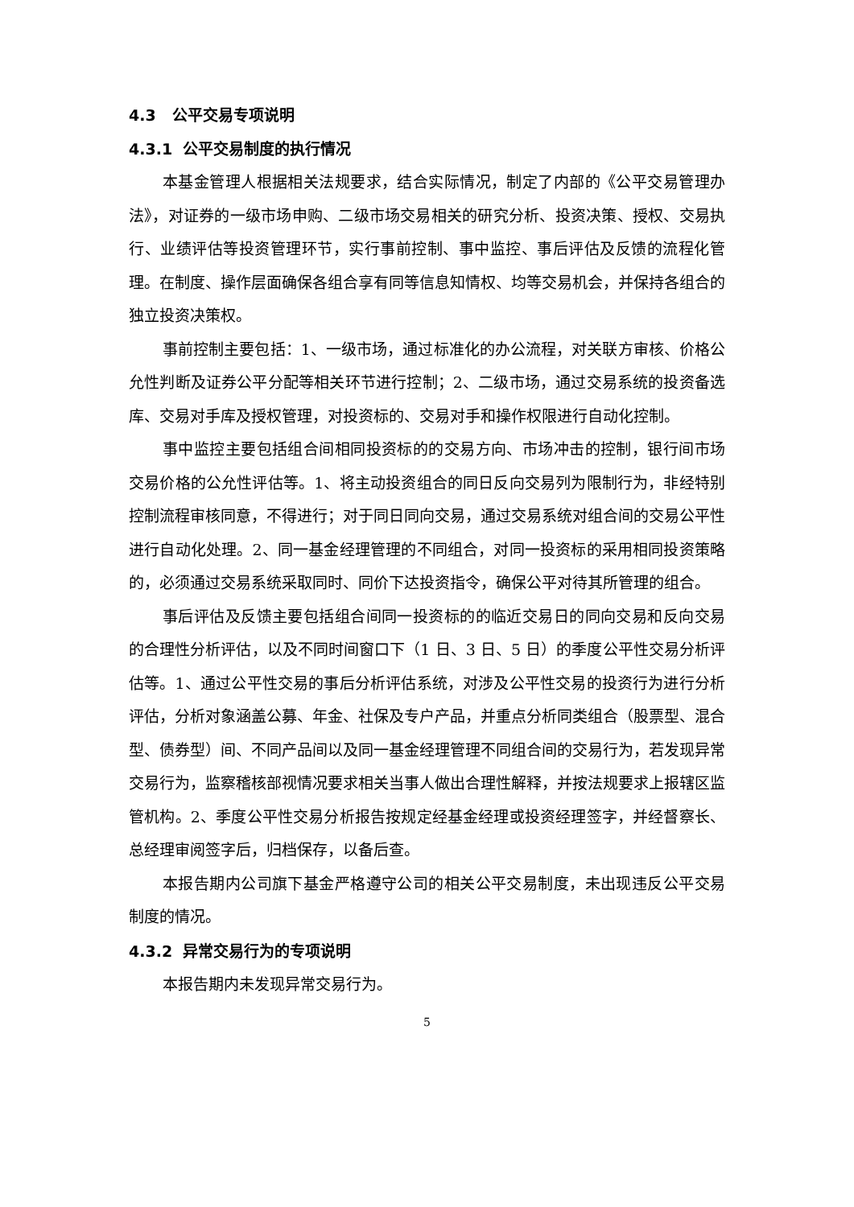4.3 公平交易专项说明
4.3.1 公平交易制度的执行情况
本基金管理人根据相关法规要求，结合实际情况，制定了内部的《公平交易管理办法》，对证券的一级市场申购、二级市场交易相关的研究分析、投资决策、授权、交易执行、业绩评估等投资管理环节，实行事前控制、事中监控、事后评估及反馈的流程化管理。在制度、操作层面确保各组合享有同等信息知情权、均等交易机会，并保持各组合的独立投资决策权。
事前控制主要包括：1、一级市场，通过标准化的办公流程，对关联方审核、价格公允性判断及证券公平分配等相关环节进行控制；2、二级市场，通过交易系统的投资备选库、交易对手库及授权管理，对投资标的、交易对手和操作权限进行自动化控制。
事中监控主要包括组合间相同投资标的的交易方向、市场冲击的控制，银行间市场交易价格的公允性评估等。1、将主动投资组合的同日反向交易列为限制行为，非经特别控制流程审核同意，不得进行；对于同日同向交易，通过交易系统对组合间的交易公平性进行自动化处理。2、同一基金经理管理的不同组合，对同一投资标的采用相同投资策略的，必须通过交易系统采取同时、同价下达投资指令，确保公平对待其所管理的组合。
事后评估及反馈主要包括组合间同一投资标的的临近交易日的同向交易和反向交易的合理性分析评估，以及不同时间窗口下（1 日、3 日、5 日）的季度公平性交易分析评估等。1、通过公平性交易的事后分析评估系统，对涉及公平性交易的投资行为进行分析评估，分析对象涵盖公募、年金、社保及专户产品，并重点分析同类组合（股票型、混合型、债券型）间、不同产品间以及同一基金经理管理不同组合间的交易行为，若发现异常交易行为，监察稽核部视情况要求相关当事人做出合理性解释，并按法规要求上报辖区监管机构。2、季度公平性交易分析报告按规定经基金经理或投资经理签字，并经督察长、总经理审阅签字后，归档保存，以备后查。
本报告期内公司旗下基金严格遵守公司的相关公平交易制度，未出现违反公平交易制度的情况。
4.3.2 异常交易行为的专项说明
本报告期内未发现异常交易行为。
5